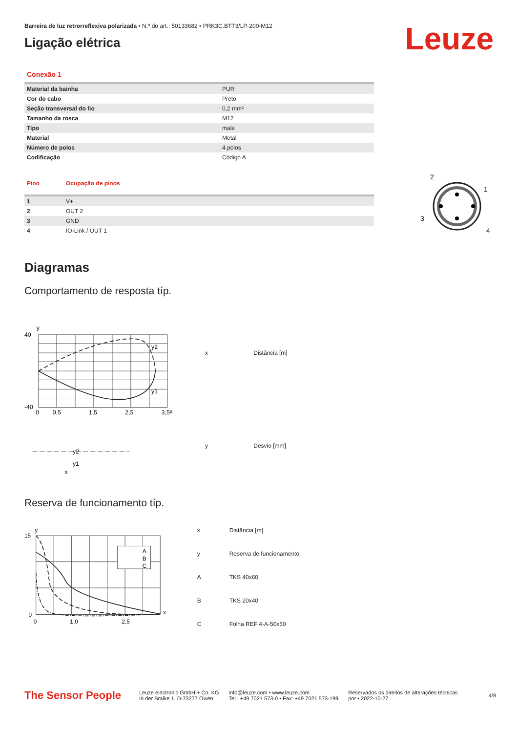Barreira de luz retrorreflexiva polarizada • N.º do art.: 50133682 • PRK3C.BTT3/LP-200-M12
Ligação elétrica
Leuze
Conexão 1
| Material da bainha | PUR |
| Cor do cabo | Preto |
| Seção transversal do fio | 0,2 mm² |
| Tamanho da rosca | M12 |
| Tipo | male |
| Material | Metal |
| Número de polos | 4 polos |
| Codificação | Código A |
| Pino | Ocupação de pinos |
| --- | --- |
| 1 | V+ |
| 2 | OUT 2 |
| 3 | GND |
| 4 | IO-Link / OUT 1 |
2
1
3
4
Diagramas
Comportamento de resposta típ.
y
x
40
-40
0
0,5
1,5
2,5
3,5
y2
y1
y2
y1
x
| x | Distância [m] |
| y | Desvio [mm] |
Reserva de funcionamento típ.
A
B
C
y
15
0
0
1,0
2,5
x
| x | Distância [m] |
| y | Reserva de funcionamento |
| A | TKS 40x60 |
| B | TKS 20x40 |
| C | Folha REF 4-A-50x50 |
The Sensor People
Leuze electronic GmbH + Co. KG
In der Braike 1, D-73277 Owen
info@leuze.com • www.leuze.com
Tel.: +49 7021 573-0 • Fax: +49 7021 573-199
Reservados os direitos de alterações técnicas
por • 2022-10-27
4/8